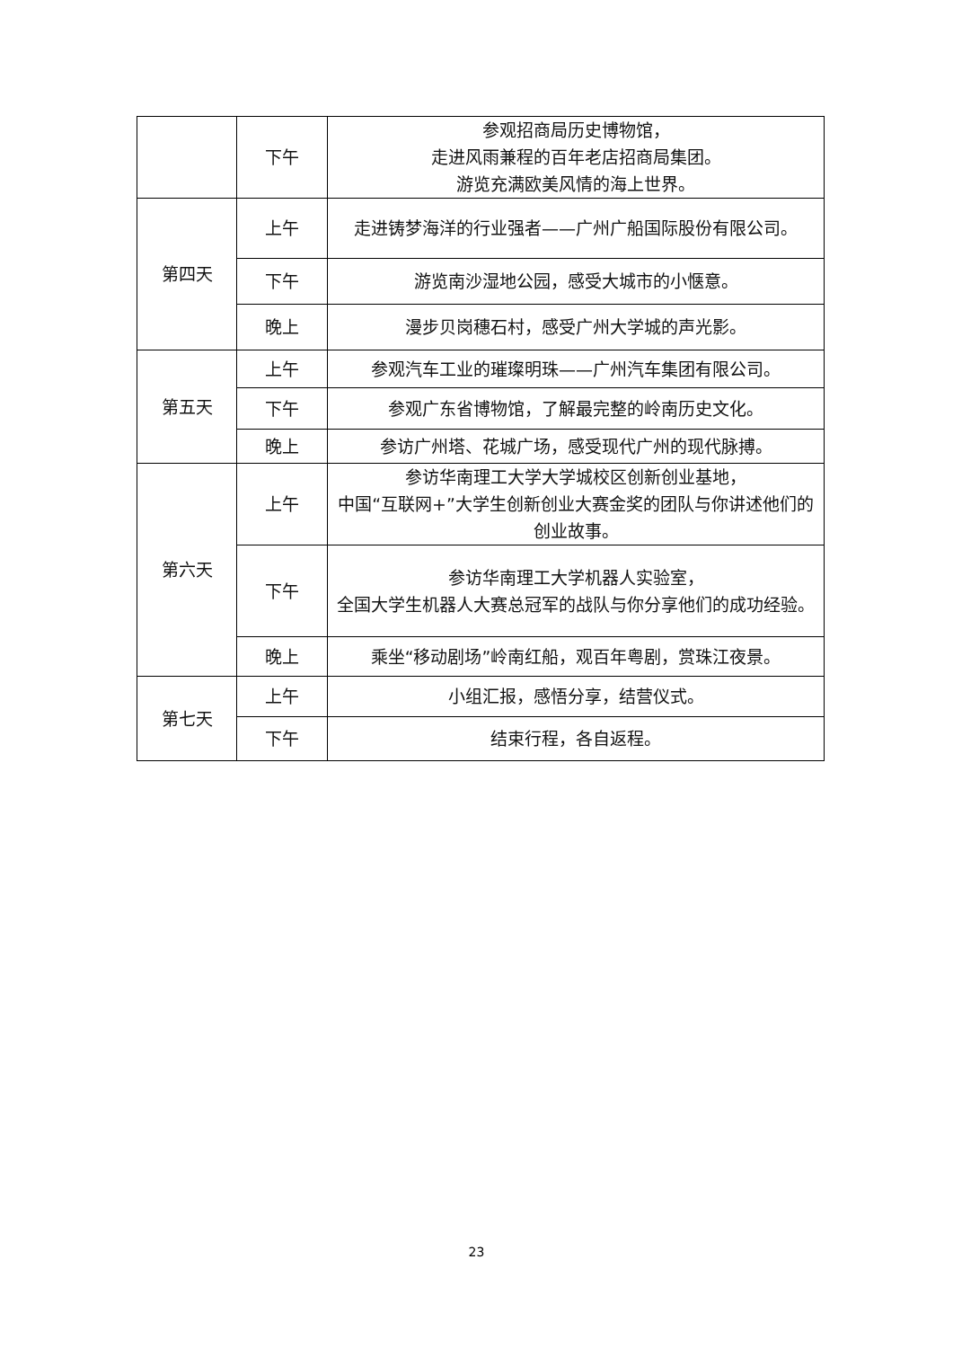| | 下午 | 参观招商局历史博物馆， 走进风雨兼程的百年老店招商局集团。 游览充满欧美风情的海上世界。 |
| 第四天 | 上午 | 走进铸梦海洋的行业强者——广州广船国际股份有限公司。 |
| | 下午 | 游览南沙湿地公园，感受大城市的小惬意。 |
| | 晚上 | 漫步贝岗穗石村，感受广州大学城的声光影。 |
| 第五天 | 上午 | 参观汽车工业的璀璨明珠——广州汽车集团有限公司。 |
| | 下午 | 参观广东省博物馆，了解最完整的岭南历史文化。 |
| | 晚上 | 参访广州塔、花城广场，感受现代广州的现代脉搏。 |
| 第六天 | 上午 | 参访华南理工大学大学城校区创新创业基地， 中国“互联网+”大学生创新创业大赛金奖的团队与你讲述他们的创业故事。 |
| | 下午 | 参访华南理工大学机器人实验室， 全国大学生机器人大赛总冠军的战队与你分享他们的成功经验。 |
| | 晚上 | 乘坐“移动剧场”岭南红船，观百年粤剧，赏珠江夜景。 |
| 第七天 | 上午 | 小组汇报，感悟分享，结营仪式。 |
| | 下午 | 结束行程，各自返程。 |
23